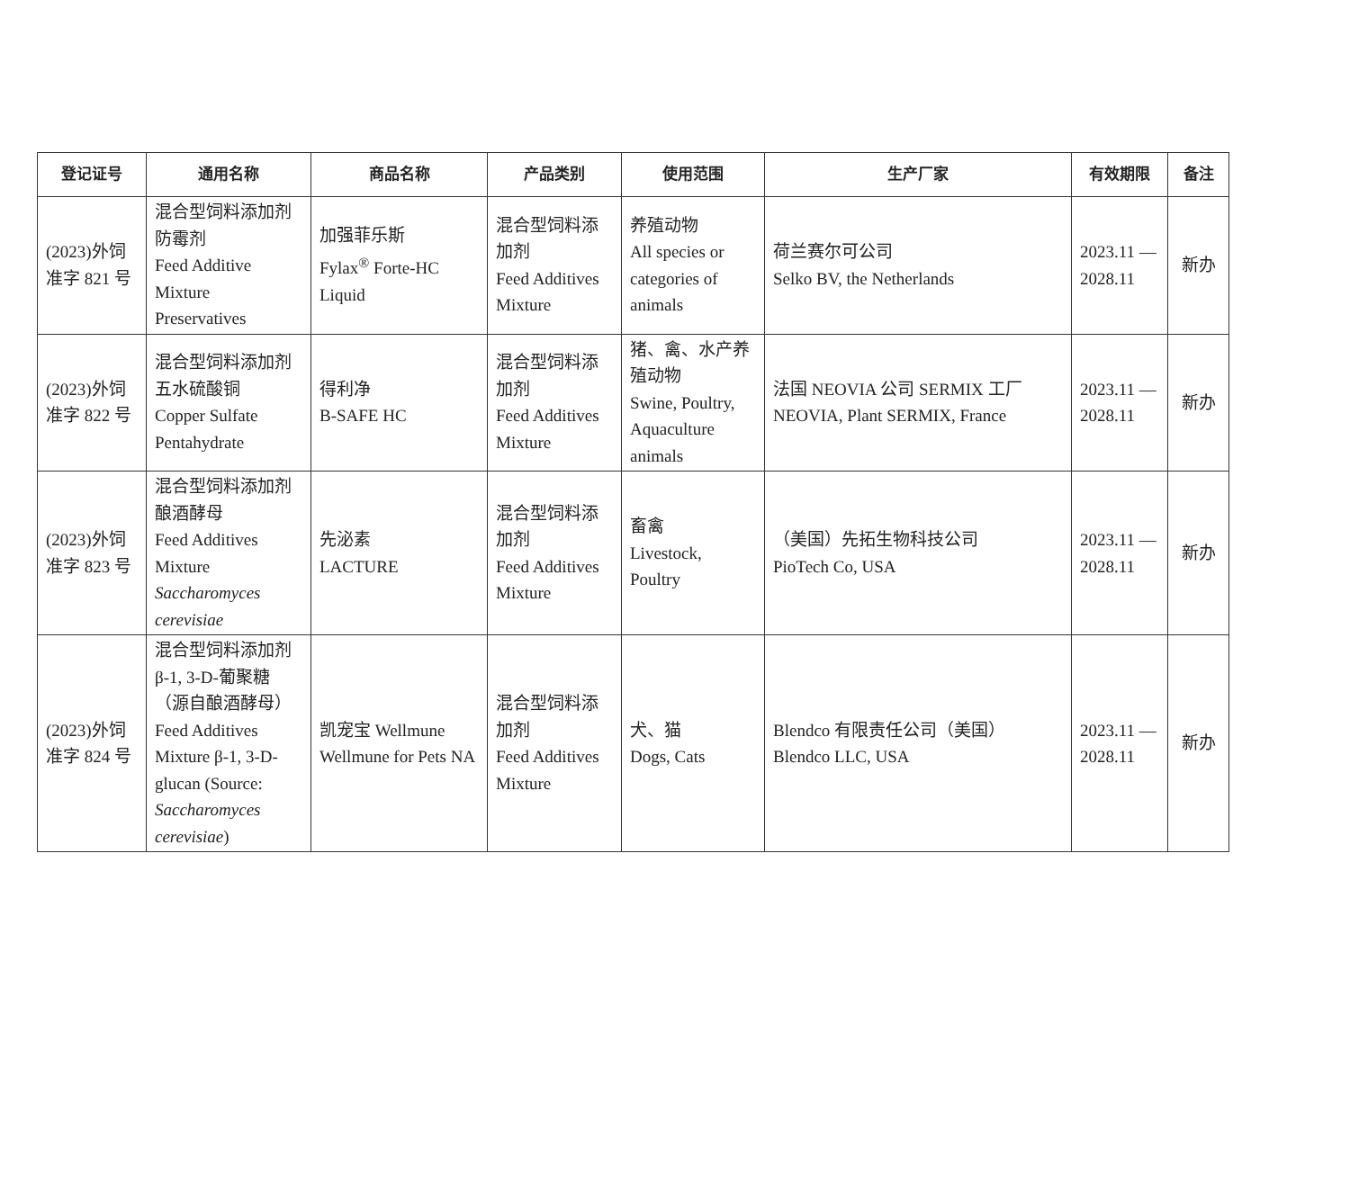| 登记证号 | 通用名称 | 商品名称 | 产品类别 | 使用范围 | 生产厂家 | 有效期限 | 备注 |
| --- | --- | --- | --- | --- | --- | --- | --- |
| (2023)外饲准字 821 号 | 混合型饲料添加剂防霉剂 Feed Additive Mixture Preservatives | 加强菲乐斯 Fylax<sup>®</sup> Forte-HC Liquid | 混合型饲料添加剂 Feed Additives Mixture | 养殖动物 All species or categories of animals | 荷兰赛尔可公司 Selko BV, the Netherlands | 2023.11 — 2028.11 | 新办 |
| (2023)外饲准字 822 号 | 混合型饲料添加剂五水硫酸铜 Copper Sulfate Pentahydrate | 得利净 B-SAFE HC | 混合型饲料添加剂 Feed Additives Mixture | 猪、禽、水产养殖动物 Swine, Poultry, Aquaculture animals | 法国 NEOVIA 公司 SERMIX 工厂 NEOVIA, Plant SERMIX, France | 2023.11 — 2028.11 | 新办 |
| (2023)外饲准字 823 号 | 混合型饲料添加剂酿酒酵母 Feed Additives Mixture Saccharomyces cerevisiae | 先泌素 LACTURE | 混合型饲料添加剂 Feed Additives Mixture | 畜禽 Livestock, Poultry | （美国）先拓生物科技公司 PioTech Co, USA | 2023.11 — 2028.11 | 新办 |
| (2023)外饲准字 824 号 | 混合型饲料添加剂β-1, 3-D-葡聚糖（源自酿酒酵母） Feed Additives Mixture β-1, 3-D-glucan (Source: Saccharomyces cerevisiae ) | 凯宠宝 Wellmune Wellmune for Pets NA | 混合型饲料添加剂 Feed Additives Mixture | 犬、猫 Dogs, Cats | Blendco 有限责任公司（美国） Blendco LLC, USA | 2023.11 — 2028.11 | 新办 |